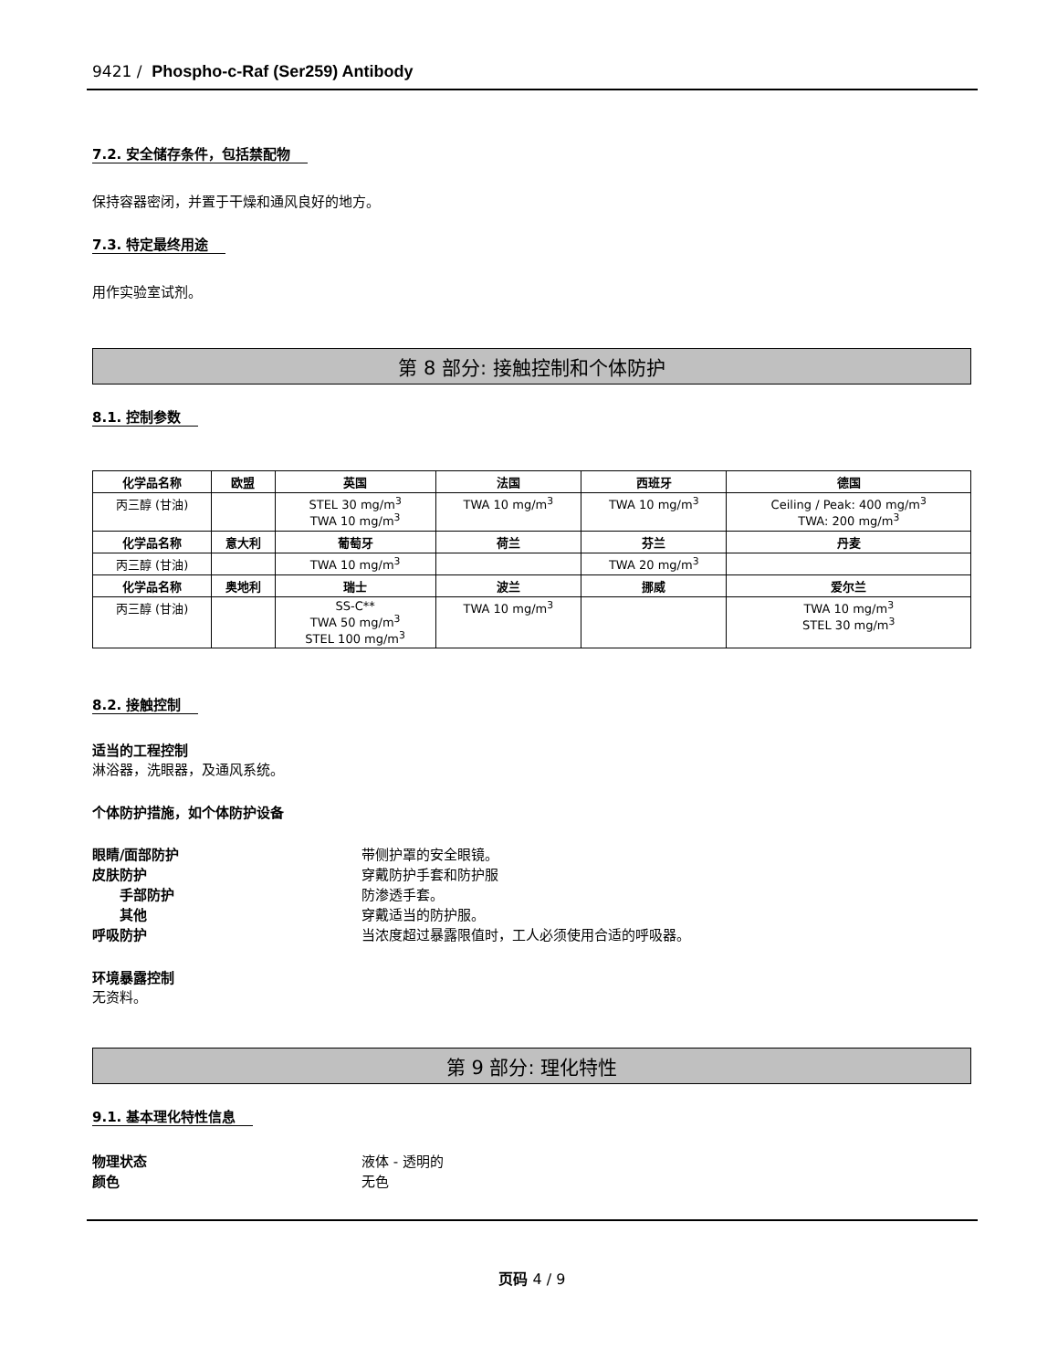9421 / Phospho-c-Raf (Ser259) Antibody
7.2. 安全储存条件，包括禁配物
保持容器密闭，并置于干燥和通风良好的地方。
7.3. 特定最终用途
用作实验室试剂。
第 8 部分: 接触控制和个体防护
8.1. 控制参数
| 化学品名称 | 欧盟 | 英国 | 法国 | 西班牙 | 德国 |
| --- | --- | --- | --- | --- | --- |
| 丙三醇 (甘油) | | STEL 30 mg/m<sup>3</sup> TWA 10 mg/m<sup>3</sup> | TWA 10 mg/m<sup>3</sup> | TWA 10 mg/m<sup>3</sup> | Ceiling / Peak: 400 mg/m<sup>3</sup> TWA: 200 mg/m<sup>3</sup> |
| 化学品名称 | 意大利 | 葡萄牙 | 荷兰 | 芬兰 | 丹麦 |
| 丙三醇 (甘油) | | TWA 10 mg/m<sup>3</sup> | | TWA 20 mg/m<sup>3</sup> | |
| 化学品名称 | 奥地利 | 瑞士 | 波兰 | 挪威 | 爱尔兰 |
| 丙三醇 (甘油) | | SS-C** TWA 50 mg/m<sup>3</sup> STEL 100 mg/m<sup>3</sup> | TWA 10 mg/m<sup>3</sup> | | TWA 10 mg/m<sup>3</sup> STEL 30 mg/m<sup>3</sup> |
8.2. 接触控制
适当的工程控制
淋浴器，洗眼器，及通风系统。
个体防护措施，如个体防护设备
眼睛/面部防护 带侧护罩的安全眼镜。
皮肤防护 穿戴防护手套和防护服
手部防护 防渗透手套。
其他 穿戴适当的防护服。
呼吸防护 当浓度超过暴露限值时，工人必须使用合适的呼吸器。
环境暴露控制
无资料。
第 9 部分: 理化特性
9.1. 基本理化特性信息
物理状态 液体 - 透明的
颜色 无色
页码 4 / 9